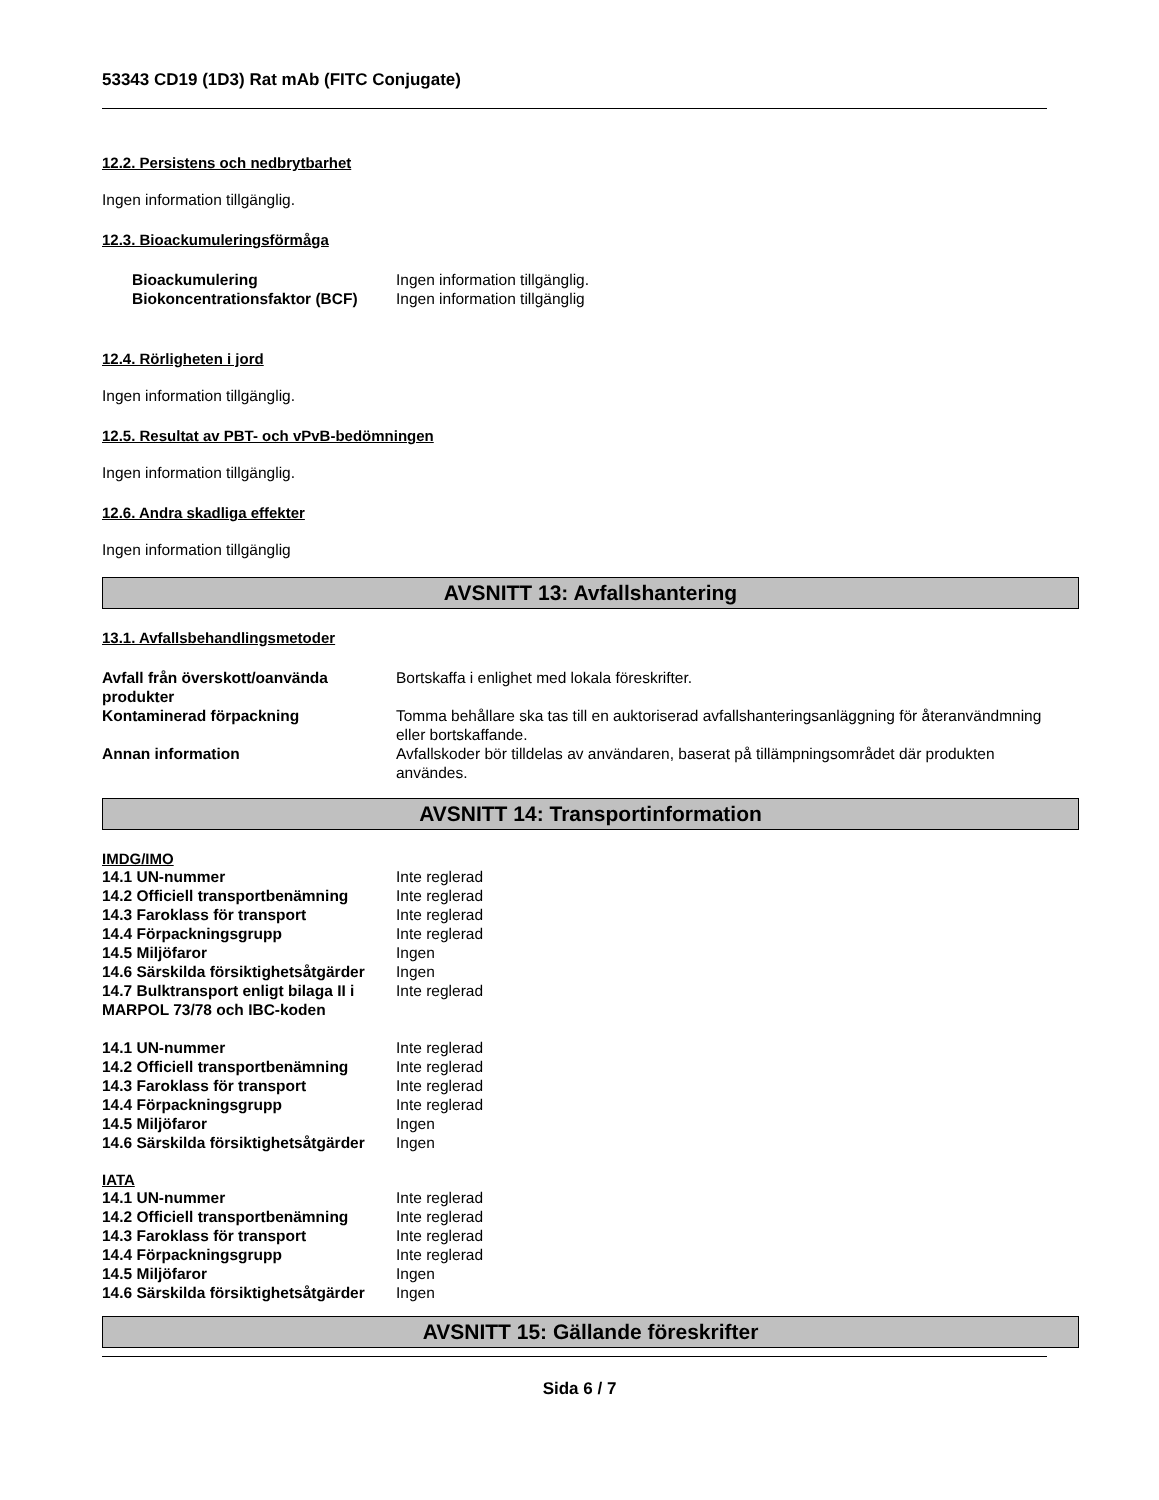53343 CD19 (1D3) Rat mAb (FITC Conjugate)
12.2. Persistens och nedbrytbarhet
Ingen information tillgänglig.
12.3. Bioackumuleringsförmåga
| Bioackumulering | Ingen information tillgänglig. |
| Biokoncentrationsfaktor (BCF) | Ingen information tillgänglig |
12.4. Rörligheten i jord
Ingen information tillgänglig.
12.5. Resultat av PBT- och vPvB-bedömningen
Ingen information tillgänglig.
12.6. Andra skadliga effekter
Ingen information tillgänglig
AVSNITT 13: Avfallshantering
13.1. Avfallsbehandlingsmetoder
| Avfall från överskott/oanvända produkter | Bortskaffa i enlighet med lokala föreskrifter. |
| Kontaminerad förpackning | Tomma behållare ska tas till en auktoriserad avfallshanteringsanläggning för återanvändmning eller bortskaffande. |
| Annan information | Avfallskoder bör tilldelas av användaren, baserat på tillämpningsområdet där produkten användes. |
AVSNITT 14: Transportinformation
IMDG/IMO
| 14.1 UN-nummer | Inte reglerad |
| 14.2 Officiell transportbenämning | Inte reglerad |
| 14.3 Faroklass för transport | Inte reglerad |
| 14.4 Förpackningsgrupp | Inte reglerad |
| 14.5 Miljöfaror | Ingen |
| 14.6 Särskilda försiktighetsåtgärder | Ingen |
| 14.7 Bulktransport enligt bilaga II i MARPOL 73/78 och IBC-koden | Inte reglerad |
| 14.1 UN-nummer | Inte reglerad |
| 14.2 Officiell transportbenämning | Inte reglerad |
| 14.3 Faroklass för transport | Inte reglerad |
| 14.4 Förpackningsgrupp | Inte reglerad |
| 14.5 Miljöfaror | Ingen |
| 14.6 Särskilda försiktighetsåtgärder | Ingen |
IATA
| 14.1 UN-nummer | Inte reglerad |
| 14.2 Officiell transportbenämning | Inte reglerad |
| 14.3 Faroklass för transport | Inte reglerad |
| 14.4 Förpackningsgrupp | Inte reglerad |
| 14.5 Miljöfaror | Ingen |
| 14.6 Särskilda försiktighetsåtgärder | Ingen |
AVSNITT 15: Gällande föreskrifter
Sida 6 / 7